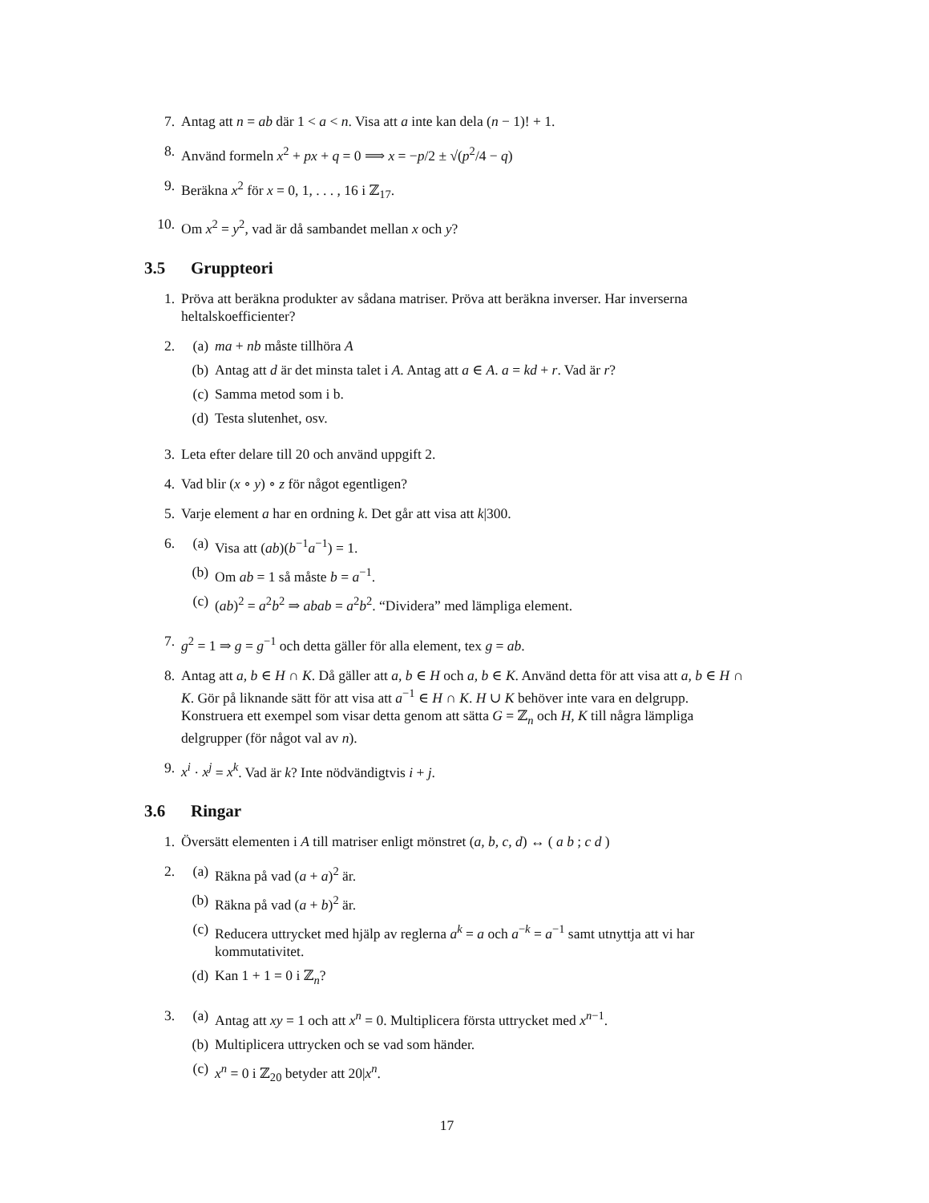7. Antag att n = ab där 1 < a < n. Visa att a inte kan dela (n − 1)! + 1.
8. Använd formeln x<sup>2</sup> + px + q = 0 ⟹ x = −p/2 ± √(p<sup>2</sup>/4 − q)
9. Beräkna x<sup>2</sup> för x = 0, 1, . . . , 16 i ℤ<sub>17</sub>.
10. Om x<sup>2</sup> = y<sup>2</sup>, vad är då sambandet mellan x och y?
3.5 Gruppteori
1. Pröva att beräkna produkter av sådana matriser. Pröva att beräkna inverser. Har inverserna heltalskoefficienter?
2. (a) ma + nb måste tillhöra A
(b) Antag att d är det minsta talet i A. Antag att a ∈ A. a = kd + r. Vad är r?
(c) Samma metod som i b.
(d) Testa slutenhet, osv.
3. Leta efter delare till 20 och använd uppgift 2.
4. Vad blir (x ∘ y) ∘ z för något egentligen?
5. Varje element a har en ordning k. Det går att visa att k|300.
6. (a) Visa att (ab)(b<sup>−1</sup>a<sup>−1</sup>) = 1.
(b) Om ab = 1 så måste b = a<sup>−1</sup>.
(c) (ab)<sup>2</sup> = a<sup>2</sup>b<sup>2</sup> ⇒ abab = a<sup>2</sup>b<sup>2</sup>. “Dividera” med lämpliga element.
7. g<sup>2</sup> = 1 ⇒ g = g<sup>−1</sup> och detta gäller för alla element, tex g = ab.
8. Antag att a, b ∈ H ∩ K. Då gäller att a, b ∈ H och a, b ∈ K. Använd detta för att visa att a, b ∈ H ∩ K. Gör på liknande sätt för att visa att a<sup>−1</sup> ∈ H ∩ K. H ∪ K behöver inte vara en delgrupp. Konstruera ett exempel som visar detta genom att sätta G = ℤ<sub>n</sub> och H, K till några lämpliga delgrupper (för något val av n).
9. x<sup>i</sup> · x<sup>j</sup> = x<sup>k</sup>. Vad är k? Inte nödvändigtvis i + j.
3.6 Ringar
1. Översätt elementen i A till matriser enligt mönstret (a, b, c, d) ↔ ( a b ; c d )
2. (a) Räkna på vad (a + a)<sup>2</sup> är.
(b) Räkna på vad (a + b)<sup>2</sup> är.
(c) Reducera uttrycket med hjälp av reglerna a<sup>k</sup> = a och a<sup>−k</sup> = a<sup>−1</sup> samt utnyttja att vi har kommutativitet.
(d) Kan 1 + 1 = 0 i ℤ<sub>n</sub>?
3. (a) Antag att xy = 1 och att x<sup>n</sup> = 0. Multiplicera första uttrycket med x<sup>n−1</sup>.
(b) Multiplicera uttrycken och se vad som händer.
(c) x<sup>n</sup> = 0 i ℤ<sub>20</sub> betyder att 20|x<sup>n</sup>.
17